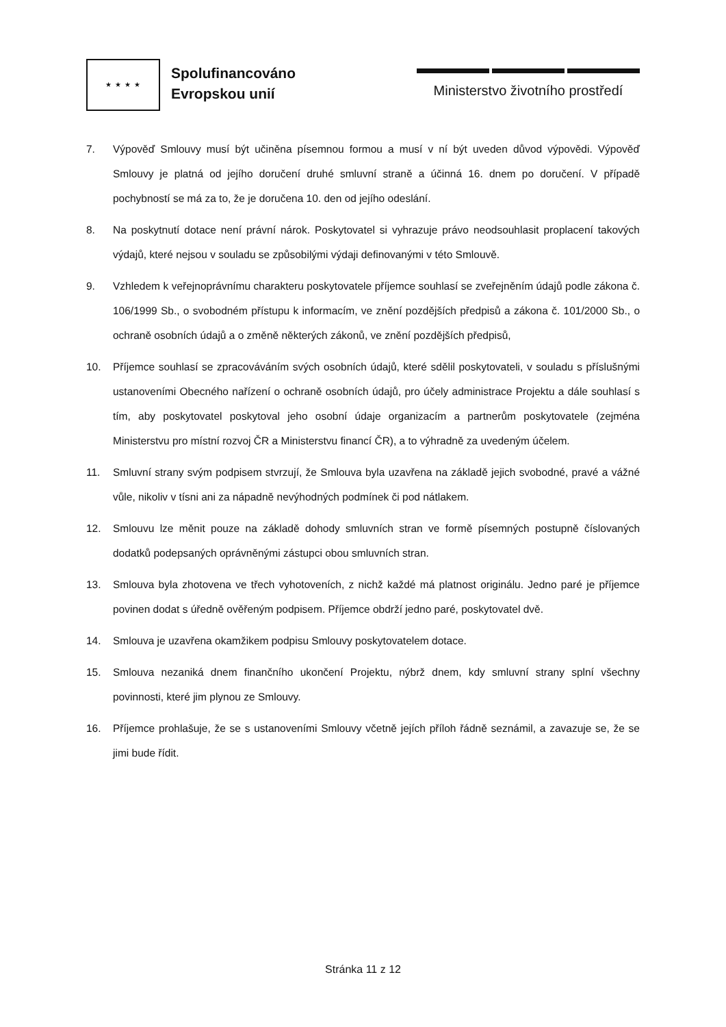★ ★ ★ ★
Spolufinancováno
Evropskou unií
Ministerstvo životního prostředí
7. Výpověď Smlouvy musí být učiněna písemnou formou a musí v ní být uveden důvod výpovědi. Výpověď Smlouvy je platná od jejího doručení druhé smluvní straně a účinná 16. dnem po doručení. V případě pochybností se má za to, že je doručena 10. den od jejího odeslání.
8. Na poskytnutí dotace není právní nárok. Poskytovatel si vyhrazuje právo neodsouhlasit proplacení takových výdajů, které nejsou v souladu se způsobilými výdaji definovanými v této Smlouvě.
9. Vzhledem k veřejnoprávnímu charakteru poskytovatele příjemce souhlasí se zveřejněním údajů podle zákona č. 106/1999 Sb., o svobodném přístupu k informacím, ve znění pozdějších předpisů a zákona č. 101/2000 Sb., o ochraně osobních údajů a o změně některých zákonů, ve znění pozdějších předpisů,
10. Příjemce souhlasí se zpracováváním svých osobních údajů, které sdělil poskytovateli, v souladu s příslušnými ustanoveními Obecného nařízení o ochraně osobních údajů, pro účely administrace Projektu a dále souhlasí s tím, aby poskytovatel poskytoval jeho osobní údaje organizacím a partnerům poskytovatele (zejména Ministerstvu pro místní rozvoj ČR a Ministerstvu financí ČR), a to výhradně za uvedeným účelem.
11. Smluvní strany svým podpisem stvrzují, že Smlouva byla uzavřena na základě jejich svobodné, pravé a vážné vůle, nikoliv v tísni ani za nápadně nevýhodných podmínek či pod nátlakem.
12. Smlouvu lze měnit pouze na základě dohody smluvních stran ve formě písemných postupně číslovaných dodatků podepsaných oprávněnými zástupci obou smluvních stran.
13. Smlouva byla zhotovena ve třech vyhotoveních, z nichž každé má platnost originálu. Jedno paré je příjemce povinen dodat s úředně ověřeným podpisem. Příjemce obdrží jedno paré, poskytovatel dvě.
14. Smlouva je uzavřena okamžikem podpisu Smlouvy poskytovatelem dotace.
15. Smlouva nezaniká dnem finančního ukončení Projektu, nýbrž dnem, kdy smluvní strany splní všechny povinnosti, které jim plynou ze Smlouvy.
16. Příjemce prohlašuje, že se s ustanoveními Smlouvy včetně jejích příloh řádně seznámil, a zavazuje se, že se jimi bude řídit.
Stránka 11 z 12